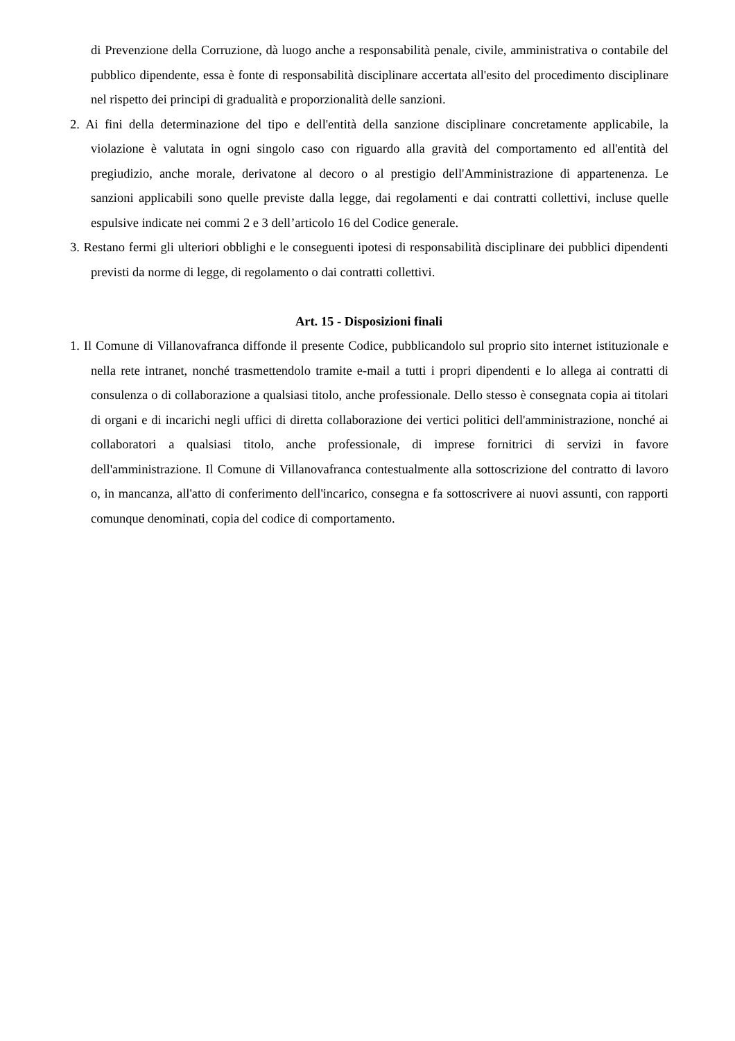di Prevenzione della Corruzione, dà luogo anche a responsabilità penale, civile, amministrativa o contabile del pubblico dipendente, essa è fonte di responsabilità disciplinare accertata all'esito del procedimento disciplinare nel rispetto dei principi di gradualità e proporzionalità delle sanzioni.
2. Ai fini della determinazione del tipo e dell'entità della sanzione disciplinare concretamente applicabile, la violazione è valutata in ogni singolo caso con riguardo alla gravità del comportamento ed all'entità del pregiudizio, anche morale, derivatone al decoro o al prestigio dell'Amministrazione di appartenenza. Le sanzioni applicabili sono quelle previste dalla legge, dai regolamenti e dai contratti collettivi, incluse quelle espulsive indicate nei commi 2 e 3 dell’articolo 16 del Codice generale.
3. Restano fermi gli ulteriori obblighi e le conseguenti ipotesi di responsabilità disciplinare dei pubblici dipendenti previsti da norme di legge, di regolamento o dai contratti collettivi.
Art. 15 - Disposizioni finali
1. Il Comune di Villanovafranca diffonde il presente Codice, pubblicandolo sul proprio sito internet istituzionale e nella rete intranet, nonché trasmettendolo tramite e-mail a tutti i propri dipendenti e lo allega ai contratti di consulenza o di collaborazione a qualsiasi titolo, anche professionale. Dello stesso è consegnata copia ai titolari di organi e di incarichi negli uffici di diretta collaborazione dei vertici politici dell'amministrazione, nonché ai collaboratori a qualsiasi titolo, anche professionale, di imprese fornitrici di servizi in favore dell'amministrazione. Il Comune di Villanovafranca contestualmente alla sottoscrizione del contratto di lavoro o, in mancanza, all'atto di conferimento dell'incarico, consegna e fa sottoscrivere ai nuovi assunti, con rapporti comunque denominati, copia del codice di comportamento.